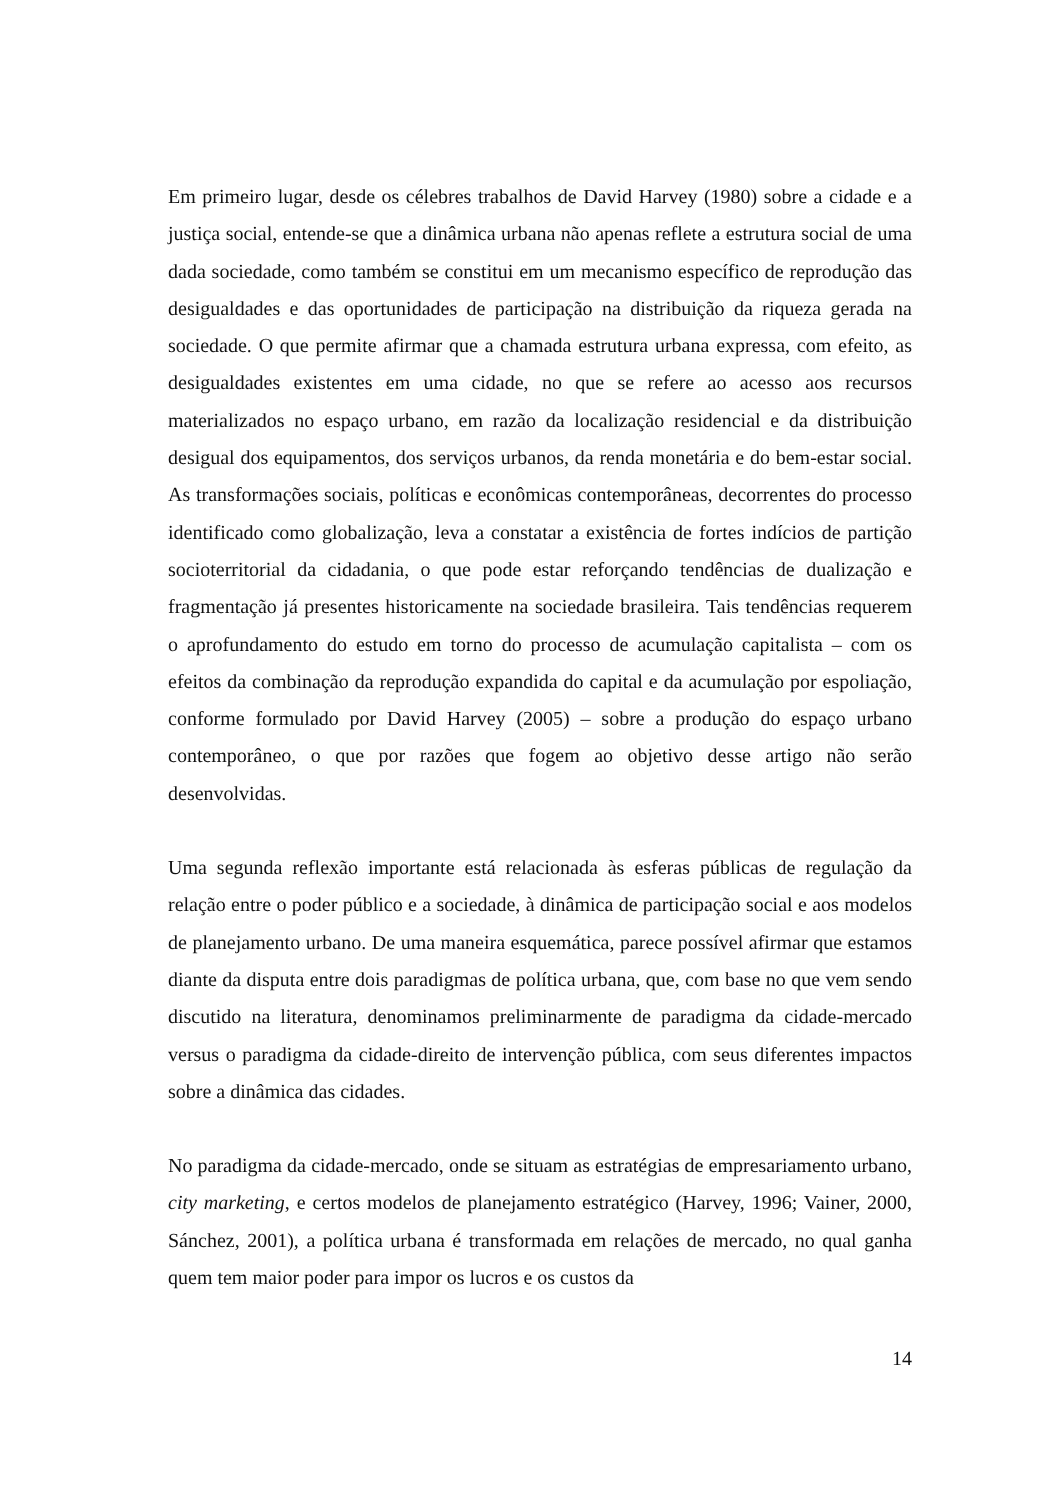Em primeiro lugar, desde os célebres trabalhos de David Harvey (1980) sobre a cidade e a justiça social, entende-se que a dinâmica urbana não apenas reflete a estrutura social de uma dada sociedade, como também se constitui em um mecanismo específico de reprodução das desigualdades e das oportunidades de participação na distribuição da riqueza gerada na sociedade. O que permite afirmar que a chamada estrutura urbana expressa, com efeito, as desigualdades existentes em uma cidade, no que se refere ao acesso aos recursos materializados no espaço urbano, em razão da localização residencial e da distribuição desigual dos equipamentos, dos serviços urbanos, da renda monetária e do bem-estar social. As transformações sociais, políticas e econômicas contemporâneas, decorrentes do processo identificado como globalização, leva a constatar a existência de fortes indícios de partição socioterritorial da cidadania, o que pode estar reforçando tendências de dualização e fragmentação já presentes historicamente na sociedade brasileira. Tais tendências requerem o aprofundamento do estudo em torno do processo de acumulação capitalista – com os efeitos da combinação da reprodução expandida do capital e da acumulação por espoliação, conforme formulado por David Harvey (2005) – sobre a produção do espaço urbano contemporâneo, o que por razões que fogem ao objetivo desse artigo não serão desenvolvidas.
Uma segunda reflexão importante está relacionada às esferas públicas de regulação da relação entre o poder público e a sociedade, à dinâmica de participação social e aos modelos de planejamento urbano. De uma maneira esquemática, parece possível afirmar que estamos diante da disputa entre dois paradigmas de política urbana, que, com base no que vem sendo discutido na literatura, denominamos preliminarmente de paradigma da cidade-mercado versus o paradigma da cidade-direito de intervenção pública, com seus diferentes impactos sobre a dinâmica das cidades.
No paradigma da cidade-mercado, onde se situam as estratégias de empresariamento urbano, city marketing, e certos modelos de planejamento estratégico (Harvey, 1996; Vainer, 2000, Sánchez, 2001), a política urbana é transformada em relações de mercado, no qual ganha quem tem maior poder para impor os lucros e os custos da
14